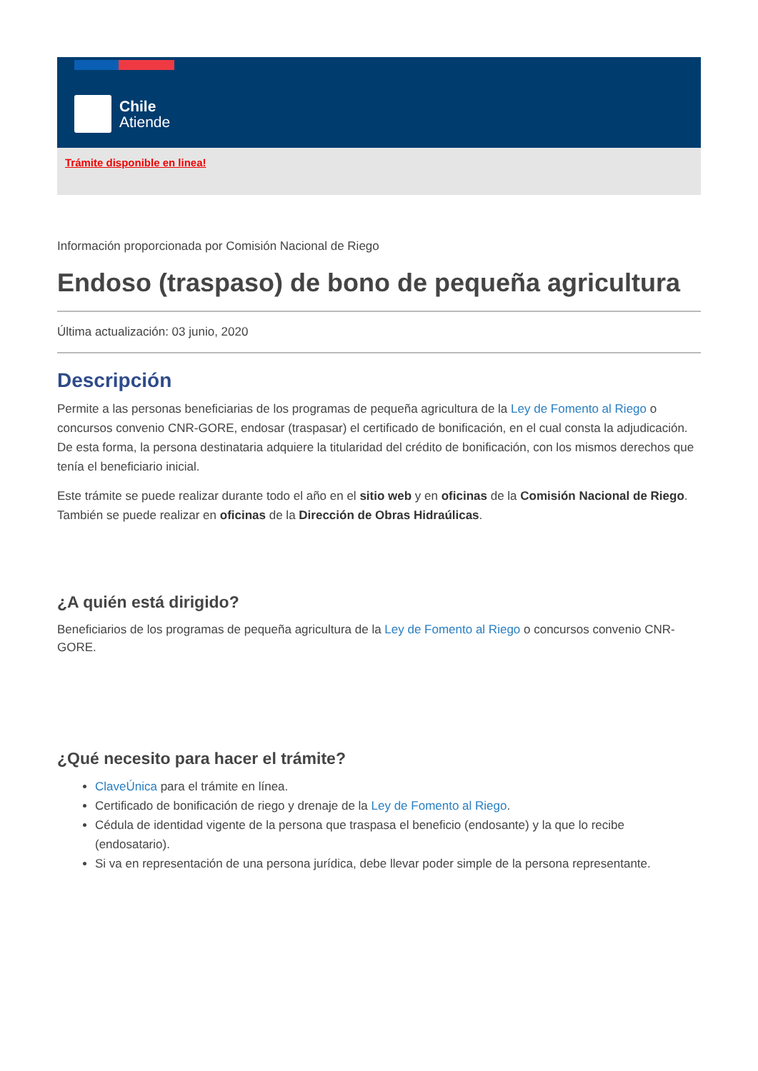Chile
Atiende
Trámite disponible en linea!
Información proporcionada por Comisión Nacional de Riego
Endoso (traspaso) de bono de pequeña agricultura
Última actualización: 03 junio, 2020
Descripción
Permite a las personas beneficiarias de los programas de pequeña agricultura de la Ley de Fomento al Riego o concursos convenio CNR-GORE, endosar (traspasar) el certificado de bonificación, en el cual consta la adjudicación. De esta forma, la persona destinataria adquiere la titularidad del crédito de bonificación, con los mismos derechos que tenía el beneficiario inicial.
Este trámite se puede realizar durante todo el año en el sitio web y en oficinas de la Comisión Nacional de Riego. También se puede realizar en oficinas de la Dirección de Obras Hidraúlicas.
¿A quién está dirigido?
Beneficiarios de los programas de pequeña agricultura de la Ley de Fomento al Riego o concursos convenio CNR-GORE.
¿Qué necesito para hacer el trámite?
ClaveÚnica para el trámite en línea.
Certificado de bonificación de riego y drenaje de la Ley de Fomento al Riego.
Cédula de identidad vigente de la persona que traspasa el beneficio (endosante) y la que lo recibe (endosatario).
Si va en representación de una persona jurídica, debe llevar poder simple de la persona representante.